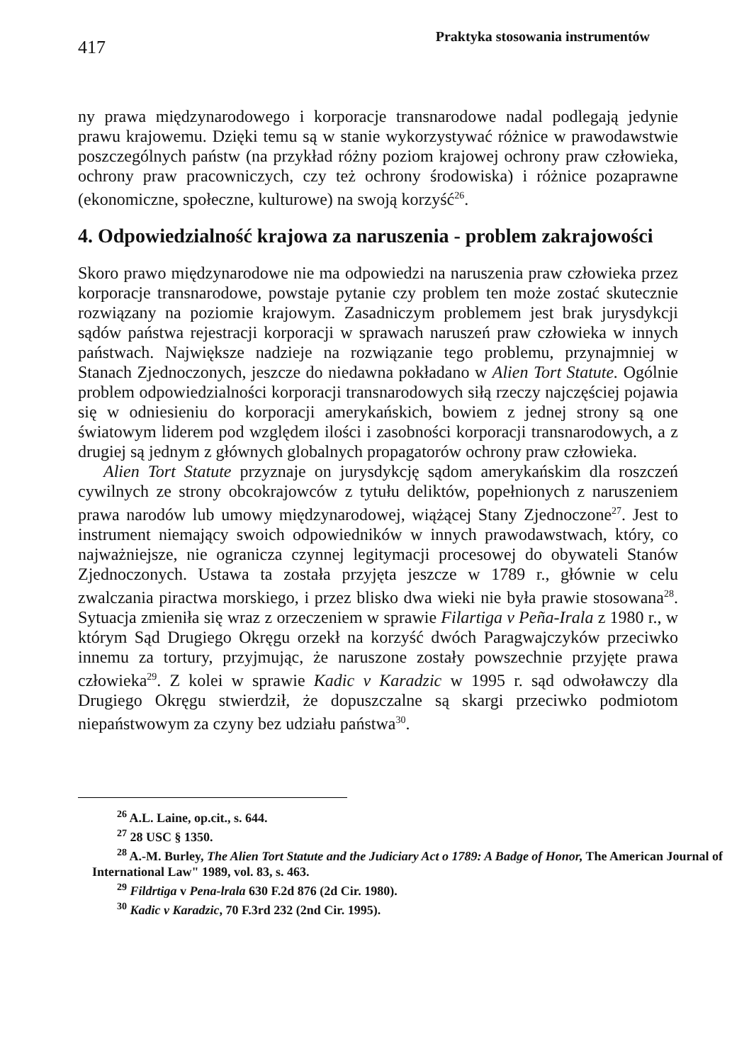417
Praktyka stosowania instrumentów
ny prawa międzynarodowego i korporacje transnarodowe nadal podlegają jedynie prawu krajowemu. Dzięki temu są w stanie wykorzystywać różnice w prawodawstwie poszczególnych państw (na przykład różny poziom krajowej ochrony praw człowieka, ochrony praw pracowniczych, czy też ochrony środowiska) i różnice pozaprawne (ekonomiczne, społeczne, kulturowe) na swoją korzyść<sup>26</sup>.
4. Odpowiedzialność krajowa za naruszenia - problem zakrajowości
Skoro prawo międzynarodowe nie ma odpowiedzi na naruszenia praw człowieka przez korporacje transnarodowe, powstaje pytanie czy problem ten może zostać skutecznie rozwiązany na poziomie krajowym. Zasadniczym problemem jest brak jurysdykcji sądów państwa rejestracji korporacji w sprawach naruszeń praw człowieka w innych państwach. Największe nadzieje na rozwiązanie tego problemu, przynajmniej w Stanach Zjednoczonych, jeszcze do niedawna pokładano w Alien Tort Statute. Ogólnie problem odpowiedzialności korporacji transnarodowych siłą rzeczy najczęściej pojawia się w odniesieniu do korporacji amerykańskich, bowiem z jednej strony są one światowym liderem pod względem ilości i zasobności korporacji transnarodowych, a z drugiej są jednym z głównych globalnych propagatorów ochrony praw człowieka.
Alien Tort Statute przyznaje on jurysdykcję sądom amerykańskim dla roszczeń cywilnych ze strony obcokrajowców z tytułu deliktów, popełnionych z naruszeniem prawa narodów lub umowy międzynarodowej, wiążącej Stany Zjednoczone<sup>27</sup>. Jest to instrument niemający swoich odpowiedników w innych prawodawstwach, który, co najważniejsze, nie ogranicza czynnej legitymacji procesowej do obywateli Stanów Zjednoczonych. Ustawa ta została przyjęta jeszcze w 1789 r., głównie w celu zwalczania piractwa morskiego, i przez blisko dwa wieki nie była prawie stosowana<sup>28</sup>. Sytuacja zmieniła się wraz z orzeczeniem w sprawie Filartiga v Peña-Irala z 1980 r., w którym Sąd Drugiego Okręgu orzekł na korzyść dwóch Paragwajczyków przeciwko innemu za tortury, przyjmując, że naruszone zostały powszechnie przyjęte prawa człowieka<sup>29</sup>. Z kolei w sprawie Kadic v Karadzic w 1995 r. sąd odwoławczy dla Drugiego Okręgu stwierdził, że dopuszczalne są skargi przeciwko podmiotom niepaństwowym za czyny bez udziału państwa<sup>30</sup>.
<sup>26</sup> A.L. Laine, op.cit., s. 644.
<sup>27</sup> 28 USC § 1350.
<sup>28</sup> A.-M. Burley, The Alien Tort Statute and the Judiciary Act o 1789: A Badge of Honor, The American Journal of International Law" 1989, vol. 83, s. 463.
<sup>29</sup> Fildrtiga v Pena-lrala 630 F.2d 876 (2d Cir. 1980).
<sup>30</sup> Kadic v Karadzic, 70 F.3rd 232 (2nd Cir. 1995).